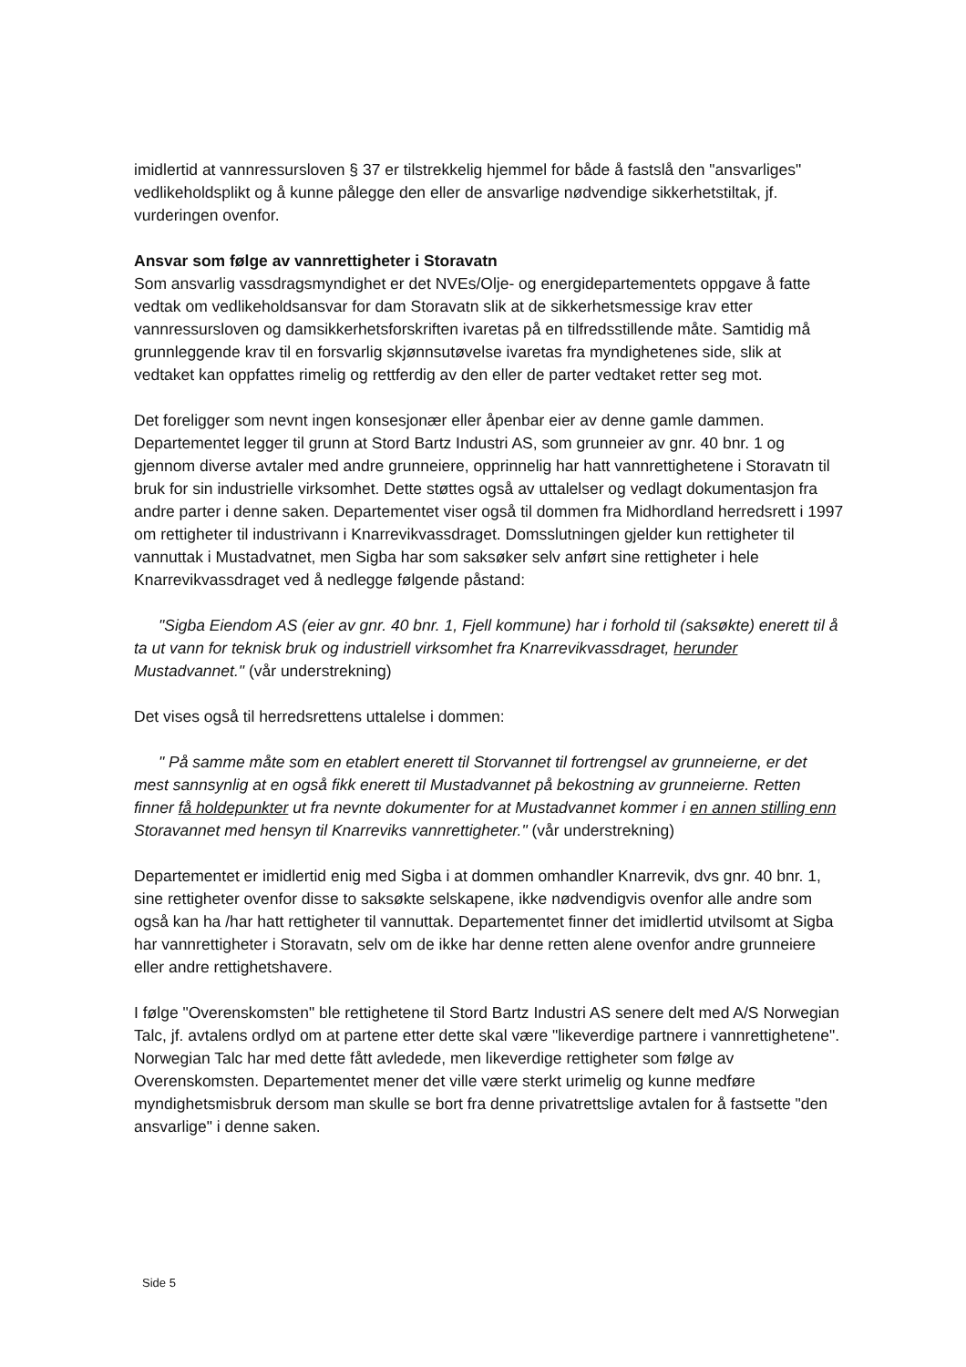imidlertid at vannressursloven § 37 er tilstrekkelig hjemmel for både å fastslå den "ansvarliges" vedlikeholdsplikt og å kunne pålegge den eller de ansvarlige nødvendige sikkerhetstiltak, jf. vurderingen ovenfor.
Ansvar som følge av vannrettigheter i Storavatn
Som ansvarlig vassdragsmyndighet er det NVEs/Olje- og energidepartementets oppgave å fatte vedtak om vedlikeholdsansvar for dam Storavatn slik at de sikkerhetsmessige krav etter vannressursloven og damsikkerhetsforskriften ivaretas på en tilfredsstillende måte. Samtidig må grunnleggende krav til en forsvarlig skjønnsutøvelse ivaretas fra myndighetenes side, slik at vedtaket kan oppfattes rimelig og rettferdig av den eller de parter vedtaket retter seg mot.
Det foreligger som nevnt ingen konsesjonær eller åpenbar eier av denne gamle dammen. Departementet legger til grunn at Stord Bartz Industri AS, som grunneier av gnr. 40 bnr. 1 og gjennom diverse avtaler med andre grunneiere, opprinnelig har hatt vannrettighetene i Storavatn til bruk for sin industrielle virksomhet. Dette støttes også av uttalelser og vedlagt dokumentasjon fra andre parter i denne saken. Departementet viser også til dommen fra Midhordland herredsrett i 1997 om rettigheter til industrivann i Knarrevikvassdraget. Domsslutningen gjelder kun rettigheter til vannuttak i Mustadvatnet, men Sigba har som saksøker selv anført sine rettigheter i hele Knarrevikvassdraget ved å nedlegge følgende påstand:
"Sigba Eiendom AS (eier av gnr. 40 bnr. 1, Fjell kommune) har i forhold til (saksøkte) enerett til å ta ut vann for teknisk bruk og industriell virksomhet fra Knarrevikvassdraget, herunder Mustadvannet." (vår understrekning)
Det vises også til herredsrettens uttalelse i dommen:
" På samme måte som en etablert enerett til Storvannet til fortrengsel av grunneierne, er det mest sannsynlig at en også fikk enerett til Mustadvannet på bekostning av grunneierne. Retten finner få holdepunkter ut fra nevnte dokumenter for at Mustadvannet kommer i en annen stilling enn Storavannet med hensyn til Knarreviks vannrettigheter." (vår understrekning)
Departementet er imidlertid enig med Sigba i at dommen omhandler Knarrevik, dvs gnr. 40 bnr. 1, sine rettigheter ovenfor disse to saksøkte selskapene, ikke nødvendigvis ovenfor alle andre som også kan ha /har hatt rettigheter til vannuttak. Departementet finner det imidlertid utvilsomt at Sigba har vannrettigheter i Storavatn, selv om de ikke har denne retten alene ovenfor andre grunneiere eller andre rettighetshavere.
I følge "Overenskomsten" ble rettighetene til Stord Bartz Industri AS senere delt med A/S Norwegian Talc, jf. avtalens ordlyd om at partene etter dette skal være "likeverdige partnere i vannrettighetene". Norwegian Talc har med dette fått avledede, men likeverdige rettigheter som følge av Overenskomsten. Departementet mener det ville være sterkt urimelig og kunne medføre myndighetsmisbruk dersom man skulle se bort fra denne privatrettslige avtalen for å fastsette "den ansvarlige" i denne saken.
Side 5